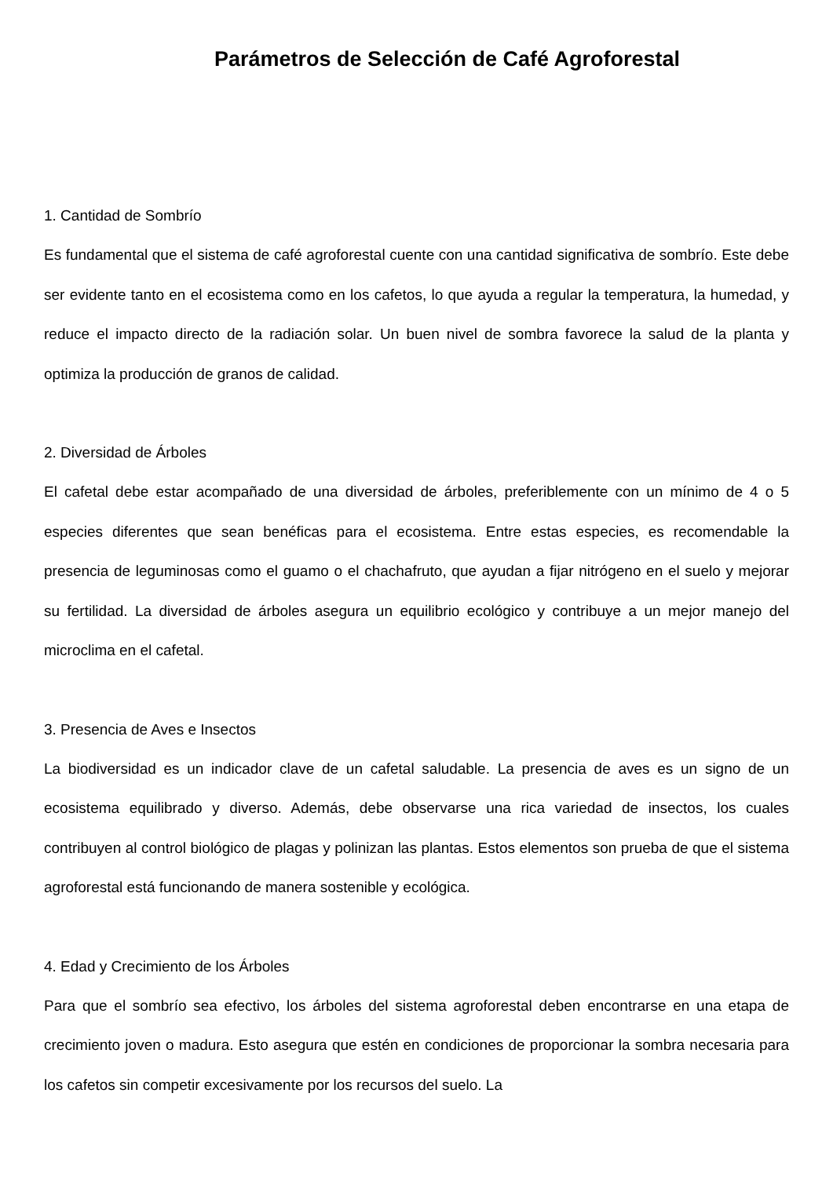Parámetros de Selección de Café Agroforestal
1. Cantidad de Sombrío
Es fundamental que el sistema de café agroforestal cuente con una cantidad significativa de sombrío. Este debe ser evidente tanto en el ecosistema como en los cafetos, lo que ayuda a regular la temperatura, la humedad, y reduce el impacto directo de la radiación solar. Un buen nivel de sombra favorece la salud de la planta y optimiza la producción de granos de calidad.
2. Diversidad de Árboles
El cafetal debe estar acompañado de una diversidad de árboles, preferiblemente con un mínimo de 4 o 5 especies diferentes que sean benéficas para el ecosistema. Entre estas especies, es recomendable la presencia de leguminosas como el guamo o el chachafruto, que ayudan a fijar nitrógeno en el suelo y mejorar su fertilidad. La diversidad de árboles asegura un equilibrio ecológico y contribuye a un mejor manejo del microclima en el cafetal.
3. Presencia de Aves e Insectos
La biodiversidad es un indicador clave de un cafetal saludable. La presencia de aves es un signo de un ecosistema equilibrado y diverso. Además, debe observarse una rica variedad de insectos, los cuales contribuyen al control biológico de plagas y polinizan las plantas. Estos elementos son prueba de que el sistema agroforestal está funcionando de manera sostenible y ecológica.
4. Edad y Crecimiento de los Árboles
Para que el sombrío sea efectivo, los árboles del sistema agroforestal deben encontrarse en una etapa de crecimiento joven o madura. Esto asegura que estén en condiciones de proporcionar la sombra necesaria para los cafetos sin competir excesivamente por los recursos del suelo. La